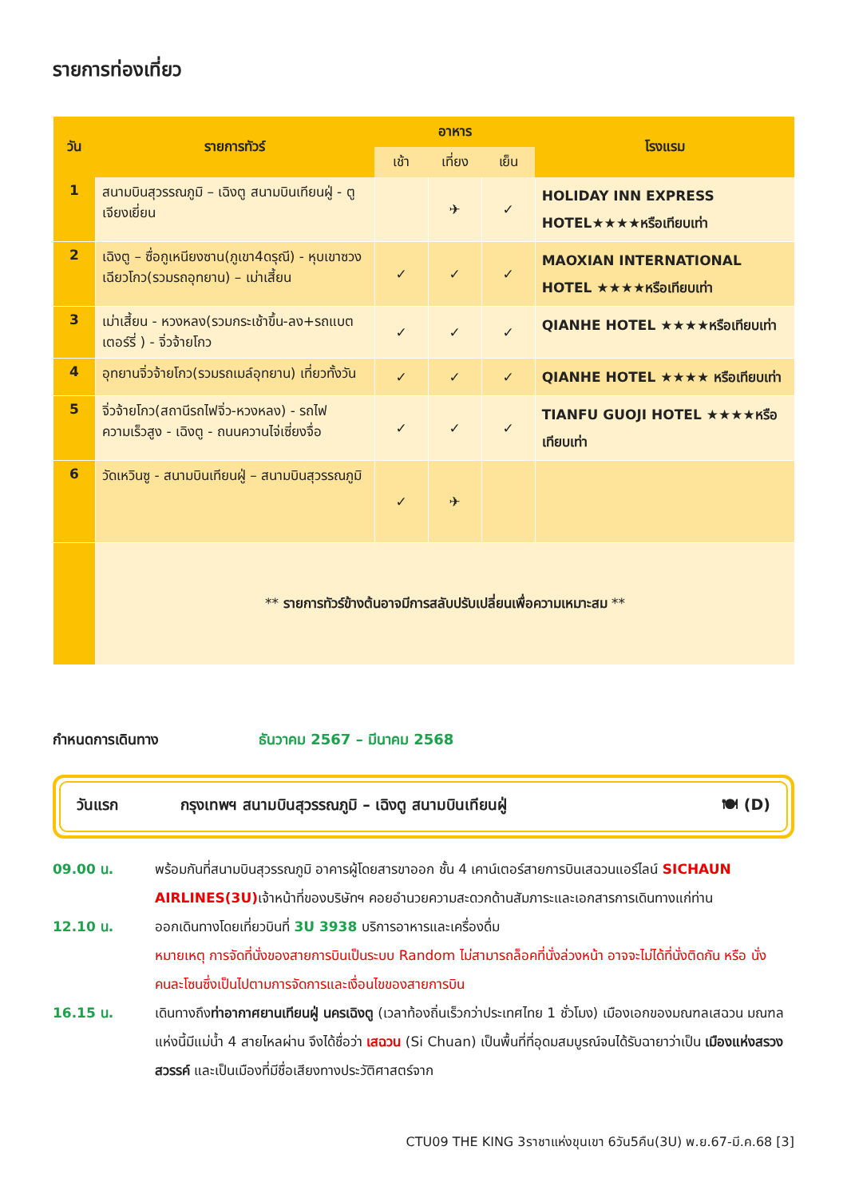รายการท่องเที่ยว
| วัน | รายการทัวร์ | อาหาร | | | โรงแรม |
| --- | --- | --- | --- | --- | --- |
| | | เช้า | เที่ยง | เย็น | |
| 1 | สนามบินสุวรรณภูมิ – เฉิงตู สนามบินเทียนฝู่ - ตูเจียงเยี่ยน | | ✈ | ✓ | HOLIDAY INN EXPRESS HOTEL★★★★หรือเทียบเท่า |
| 2 | เฉิงตู – ซื่อกูเหนียงซาน(ภูเขา4ดรุณี) - หุบเขาซวงเฉียวโกว(รวมรถอุทยาน) – เม่าเสี้ยน | ✓ | ✓ | ✓ | MAOXIAN INTERNATIONAL HOTEL ★★★★หรือเทียบเท่า |
| 3 | เม่าเสี้ยน - หวงหลง(รวมกระเช้าขึ้น-ลง+รถแบตเตอร์รี่ ) - จิ่วจ้ายโกว | ✓ | ✓ | ✓ | QIANHE HOTEL ★★★★หรือเทียบเท่า |
| 4 | อุทยานจิ่วจ้ายโกว(รวมรถเมล์อุทยาน) เที่ยวทั้งวัน | ✓ | ✓ | ✓ | QIANHE HOTEL ★★★★ หรือเทียบเท่า |
| 5 | จิ่วจ้ายโกว(สถานีรถไฟจิ่ว-หวงหลง) - รถไฟความเร็วสูง - เฉิงตู - ถนนควานไจ่เซี่ยงจื่อ | ✓ | ✓ | ✓ | TIANFU GUOJI HOTEL ★★★★หรือเทียบเท่า |
| 6 | วัดเหวินซู - สนามบินเทียนฝู่ – สนามบินสุวรรณภูมิ | ✓ | ✈ | | |
| | ** รายการทัวร์ข้างต้นอาจมีการสลับปรับเปลี่ยนเพื่อความเหมาะสม ** | | | | |
กำหนดการเดินทาง ธันวาคม 2567 – มีนาคม 2568
วันแรก กรุงเทพฯ สนามบินสุวรรณภูมิ – เฉิงตู สนามบินเทียนฝู่ 🍽 (D)
09.00 น. พร้อมกันที่สนามบินสุวรรณภูมิ อาคารผู้โดยสารขาออก ชั้น 4 เคาน์เตอร์สายการบินเสฉวนแอร์ไลน์ SICHAUN AIRLINES(3U) เจ้าหน้าที่ของบริษัทฯ คอยอำนวยความสะดวกด้านสัมภาระและเอกสารการเดินทางแก่ท่าน
12.10 น. ออกเดินทางโดยเที่ยวบินที่ 3U 3938 บริการอาหารและเครื่องดื่ม
หมายเหตุ การจัดที่นั่งของสายการบินเป็นระบบ Random ไม่สามารถล็อคที่นั่งล่วงหน้า อาจจะไม่ได้ที่นั่งติดกัน หรือ นั่งคนละโซนซึ่งเป็นไปตามการจัดการและเงื่อนไขของสายการบิน
16.15 น. เดินทางถึงท่าอากาศยานเทียนฝู่ นครเฉิงตู (เวลาท้องถิ่นเร็วกว่าประเทศไทย 1 ชั่วโมง) เมืองเอกของมณฑลเสฉวน มณฑลแห่งนี้มีแม่น้ำ 4 สายไหลผ่าน จึงได้ชื่อว่า เสฉวน (Si Chuan) เป็นพื้นที่ที่อุดมสมบูรณ์จนได้รับฉายาว่าเป็น เมืองแห่งสรวงสวรรค์ และเป็นเมืองที่มีชื่อเสียงทางประวัติศาสตร์จาก
CTU09 THE KING 3ราชาแห่งขุนเขา 6วัน5คืน(3U) พ.ย.67-มี.ค.68 [3]